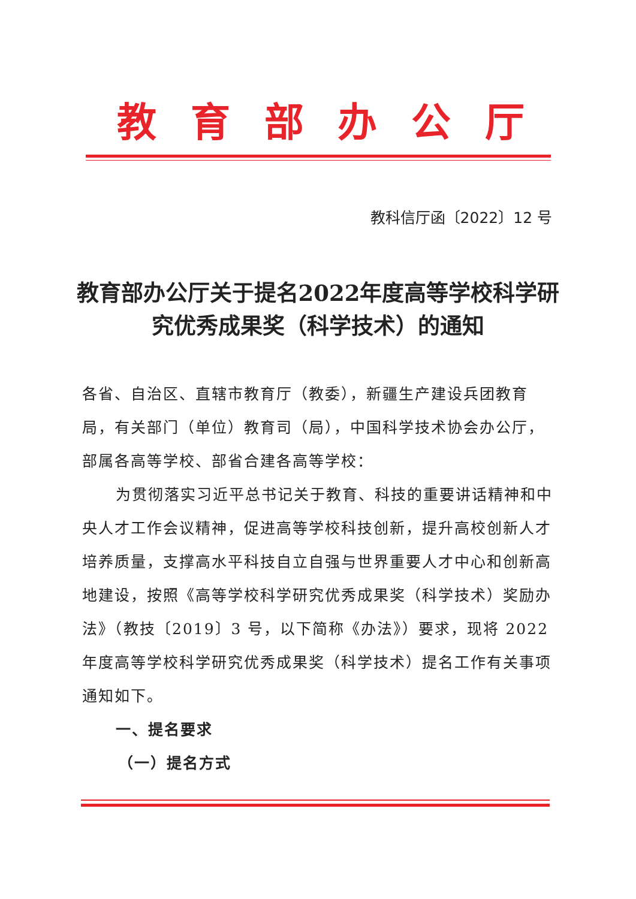教育部办公厅
教科信厅函〔2022〕12 号
教育部办公厅关于提名2022年度高等学校科学研究优秀成果奖（科学技术）的通知
各省、自治区、直辖市教育厅（教委），新疆生产建设兵团教育局，有关部门（单位）教育司（局），中国科学技术协会办公厅，部属各高等学校、部省合建各高等学校：
为贯彻落实习近平总书记关于教育、科技的重要讲话精神和中央人才工作会议精神，促进高等学校科技创新，提升高校创新人才培养质量，支撑高水平科技自立自强与世界重要人才中心和创新高地建设，按照《高等学校科学研究优秀成果奖（科学技术）奖励办法》（教技〔2019〕3 号，以下简称《办法》）要求，现将 2022 年度高等学校科学研究优秀成果奖（科学技术）提名工作有关事项通知如下。
一、提名要求
（一）提名方式